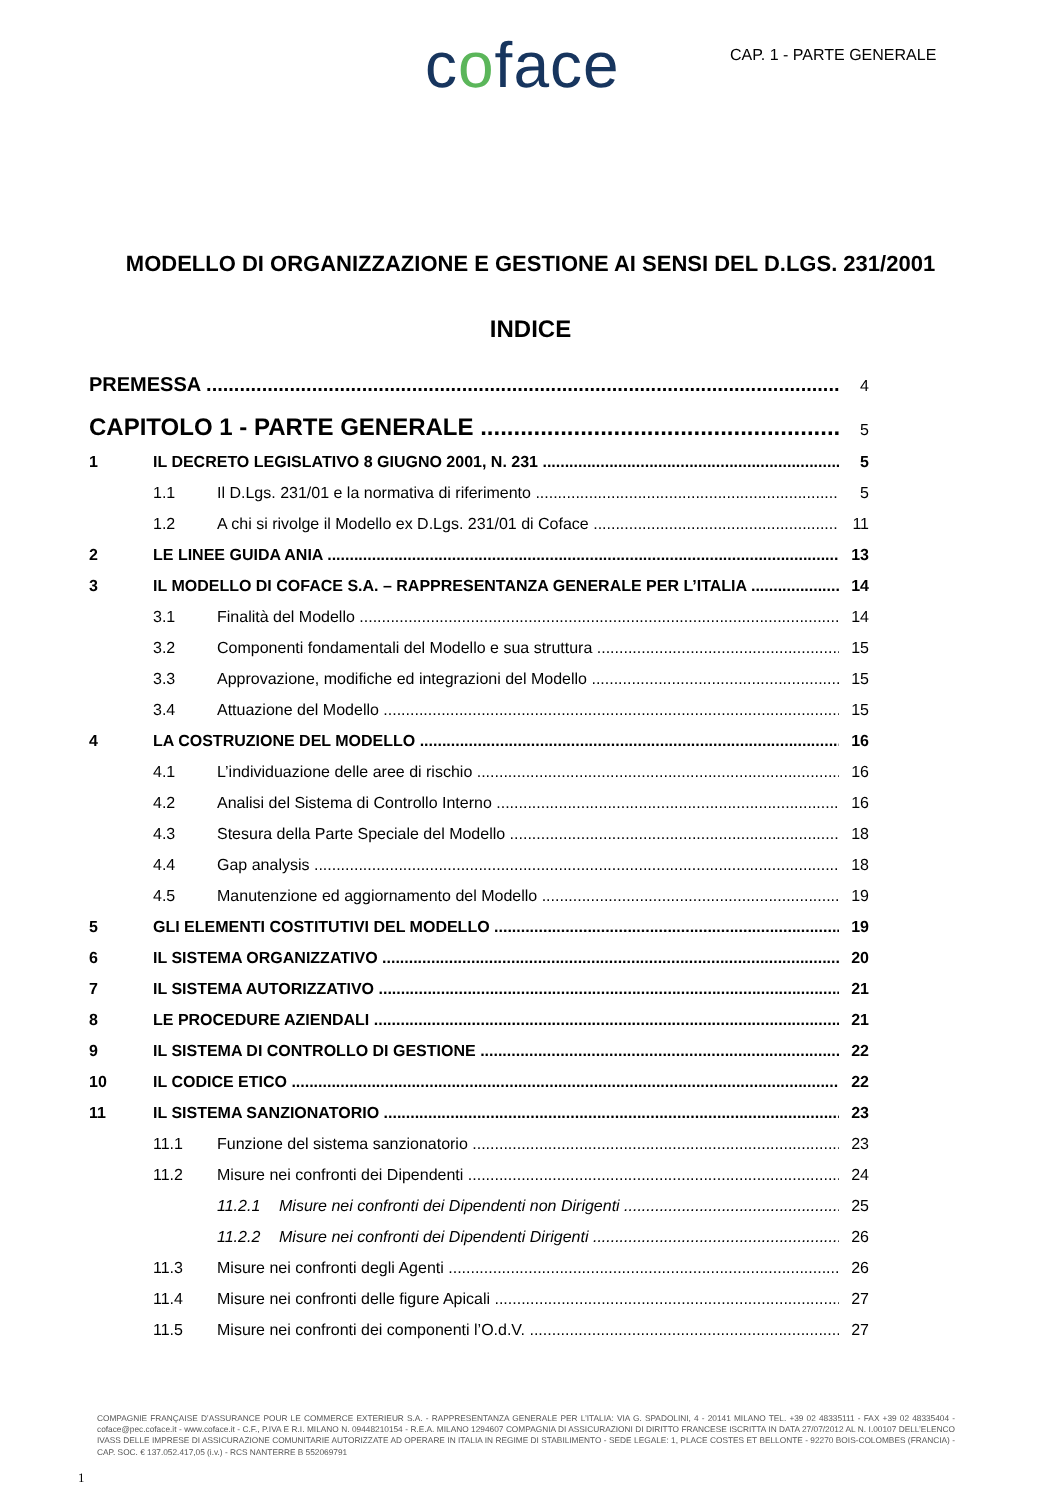coface CAP. 1 - PARTE GENERALE
MODELLO DI ORGANIZZAZIONE E GESTIONE AI SENSI DEL D.LGS. 231/2001
INDICE
PREMESSA 4
CAPITOLO 1 - PARTE GENERALE 5
1 IL DECRETO LEGISLATIVO 8 GIUGNO 2001, N. 231 5
1.1 Il D.Lgs. 231/01 e la normativa di riferimento 5
1.2 A chi si rivolge il Modello ex D.Lgs. 231/01 di Coface 11
2 LE LINEE GUIDA ANIA 13
3 IL MODELLO DI COFACE S.A. – RAPPRESENTANZA GENERALE PER L’ITALIA 14
3.1 Finalità del Modello 14
3.2 Componenti fondamentali del Modello e sua struttura 15
3.3 Approvazione, modifiche ed integrazioni del Modello 15
3.4 Attuazione del Modello 15
4 LA COSTRUZIONE DEL MODELLO 16
4.1 L’individuazione delle aree di rischio 16
4.2 Analisi del Sistema di Controllo Interno 16
4.3 Stesura della Parte Speciale del Modello 18
4.4 Gap analysis 18
4.5 Manutenzione ed aggiornamento del Modello 19
5 GLI ELEMENTI COSTITUTIVI DEL MODELLO 19
6 IL SISTEMA ORGANIZZATIVO 20
7 IL SISTEMA AUTORIZZATIVO 21
8 LE PROCEDURE AZIENDALI 21
9 IL SISTEMA DI CONTROLLO DI GESTIONE 22
10 IL CODICE ETICO 22
11 IL SISTEMA SANZIONATORIO 23
11.1 Funzione del sistema sanzionatorio 23
11.2 Misure nei confronti dei Dipendenti 24
11.2.1 Misure nei confronti dei Dipendenti non Dirigenti 25
11.2.2 Misure nei confronti dei Dipendenti Dirigenti 26
11.3 Misure nei confronti degli Agenti 26
11.4 Misure nei confronti delle figure Apicali 27
11.5 Misure nei confronti dei componenti l’O.d.V. 27
COMPAGNIE FRANÇAISE D’ASSURANCE POUR LE COMMERCE EXTERIEUR S.A. - RAPPRESENTANZA GENERALE PER L’ITALIA: VIA G. SPADOLINI, 4 - 20141 MILANO TEL. +39 02 48335111 - FAX +39 02 48335404 - coface@pec.coface.it - www.coface.it - C.F., P.IVA E R.I. MILANO N. 09448210154 - R.E.A. MILANO 1294607 COMPAGNIA DI ASSICURAZIONI DI DIRITTO FRANCESE ISCRITTA IN DATA 27/07/2012 AL N. I.00107 DELL’ELENCO IVASS DELLE IMPRESE DI ASSICURAZIONE COMUNITARIE AUTORIZZATE AD OPERARE IN ITALIA IN REGIME DI STABILIMENTO - SEDE LEGALE: 1, PLACE COSTES ET BELLONTE - 92270 BOIS-COLOMBES (FRANCIA) - CAP. SOC. € 137.052.417,05 (i.v.) - RCS NANTERRE B 552069791
1